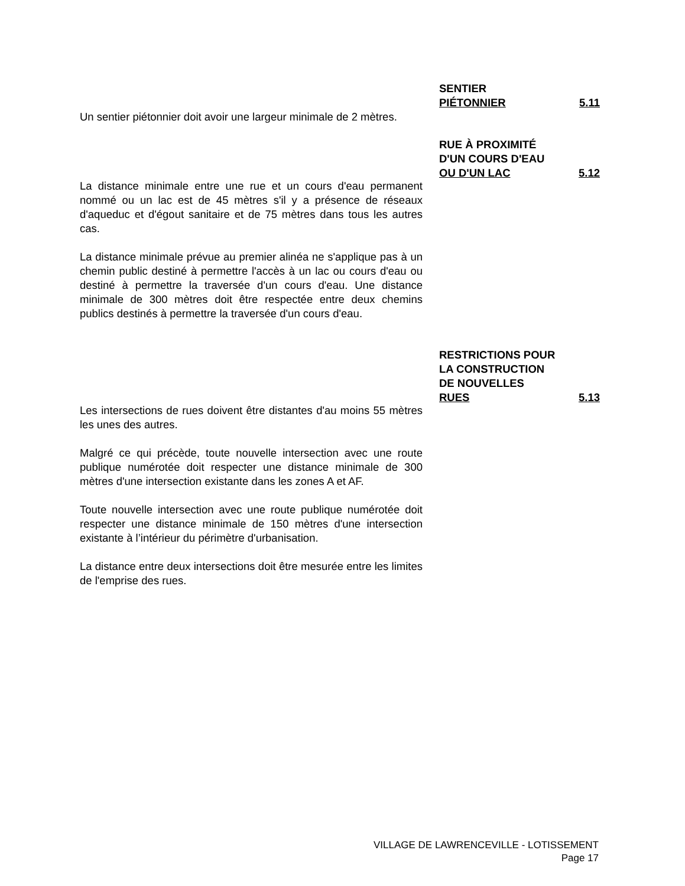SENTIER
PIÉTONNIER 5.11
Un sentier piétonnier doit avoir une largeur minimale de 2 mètres.
RUE À PROXIMITÉ
D'UN COURS D'EAU
OU D'UN LAC 5.12
La distance minimale entre une rue et un cours d'eau permanent nommé ou un lac est de 45 mètres s'il y a présence de réseaux d'aqueduc et d'égout sanitaire et de 75 mètres dans tous les autres cas.
La distance minimale prévue au premier alinéa ne s'applique pas à un chemin public destiné à permettre l'accès à un lac ou cours d'eau ou destiné à permettre la traversée d'un cours d'eau. Une distance minimale de 300 mètres doit être respectée entre deux chemins publics destinés à permettre la traversée d'un cours d'eau.
RESTRICTIONS POUR
LA CONSTRUCTION
DE NOUVELLES
RUES 5.13
Les intersections de rues doivent être distantes d'au moins 55 mètres les unes des autres.
Malgré ce qui précède, toute nouvelle intersection avec une route publique numérotée doit respecter une distance minimale de 300 mètres d'une intersection existante dans les zones A et AF.
Toute nouvelle intersection avec une route publique numérotée doit respecter une distance minimale de 150 mètres d'une intersection existante à l’intérieur du périmètre d'urbanisation.
La distance entre deux intersections doit être mesurée entre les limites de l'emprise des rues.
VILLAGE DE LAWRENCEVILLE - LOTISSEMENT
Page 17